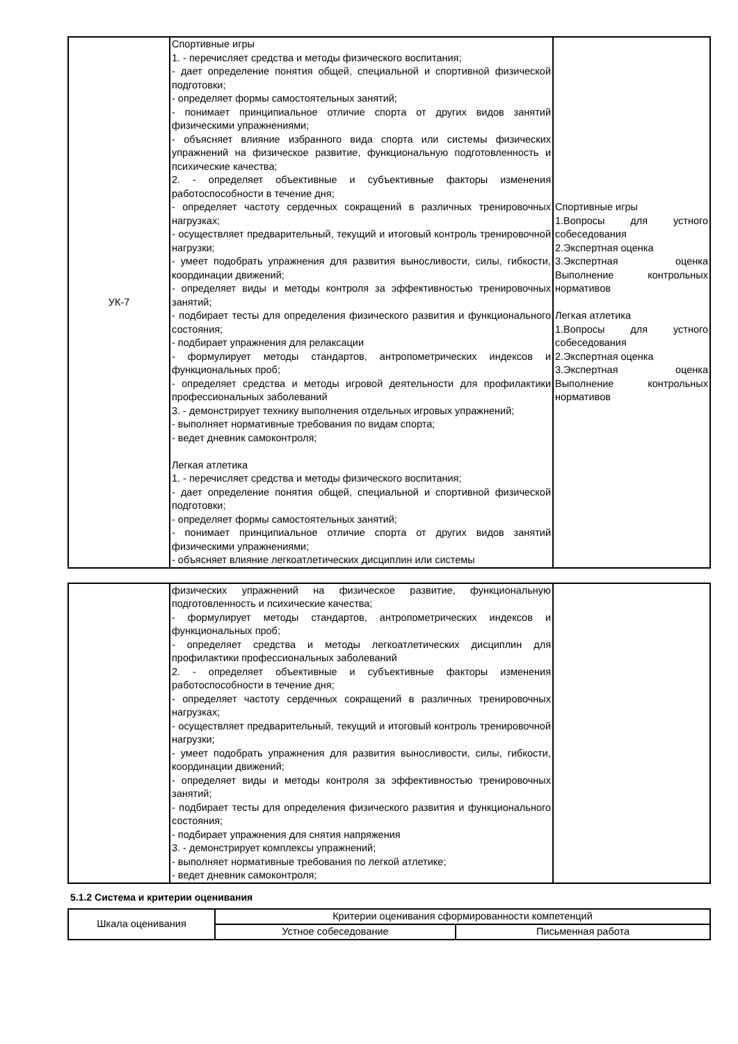| УК-7 | Спортивные игры 1. - перечисляет средства и методы физического воспитания; - дает определение понятия общей, специальной и спортивной физической подготовки; - определяет формы самостоятельных занятий; - понимает принципиальное отличие спорта от других видов занятий физическими упражнениями; - объясняет влияние избранного вида спорта или системы физических упражнений на физическое развитие, функциональную подготовленность и психические качества; 2. - определяет объективные и субъективные факторы изменения работоспособности в течение дня; - определяет частоту сердечных сокращений в различных тренировочных нагрузках; - осуществляет предварительный, текущий и итоговый контроль тренировочной нагрузки; - умеет подобрать упражнения для развития выносливости, силы, гибкости, координации движений; - определяет виды и методы контроля за эффективностью тренировочных занятий; - подбирает тесты для определения физического развития и функционального состояния; - подбирает упражнения для релаксации - формулирует методы стандартов, антропометрических индексов и функциональных проб; - определяет средства и методы игровой деятельности для профилактики профессиональных заболеваний 3. - демонстрирует технику выполнения отдельных игровых упражнений; - выполняет нормативные требования по видам спорта; - ведет дневник самоконтроля; Легкая атлетика 1. - перечисляет средства и методы физического воспитания; - дает определение понятия общей, специальной и спортивной физической подготовки; - определяет формы самостоятельных занятий; - понимает принципиальное отличие спорта от других видов занятий физическими упражнениями; - объясняет влияние легкоатлетических дисциплин или системы | Спортивные игры 1.Вопросы для устного собеседования 2.Экспертная оценка 3.Экспертная оценка Выполнение контрольных нормативов Легкая атлетика 1.Вопросы для устного собеседования 2.Экспертная оценка 3.Экспертная оценка Выполнение контрольных нормативов |
| | физических упражнений на физическое развитие, функциональную подготовленность и психические качества; - формулирует методы стандартов, антропометрических индексов и функциональных проб; - определяет средства и методы легкоатлетических дисциплин для профилактики профессиональных заболеваний 2. - определяет объективные и субъективные факторы изменения работоспособности в течение дня; - определяет частоту сердечных сокращений в различных тренировочных нагрузках; - осуществляет предварительный, текущий и итоговый контроль тренировочной нагрузки; - умеет подобрать упражнения для развития выносливости, силы, гибкости, координации движений; - определяет виды и методы контроля за эффективностью тренировочных занятий; - подбирает тесты для определения физического развития и функционального состояния; - подбирает упражнения для снятия напряжения 3. - демонстрирует комплексы упражнений; - выполняет нормативные требования по легкой атлетике; - ведет дневник самоконтроля; | |
5.1.2 Система и критерии оценивания
| Шкала оценивания | Критерии оценивания сформированности компетенций | |
| --- | --- | --- |
| | Устное собеседование | Письменная работа |